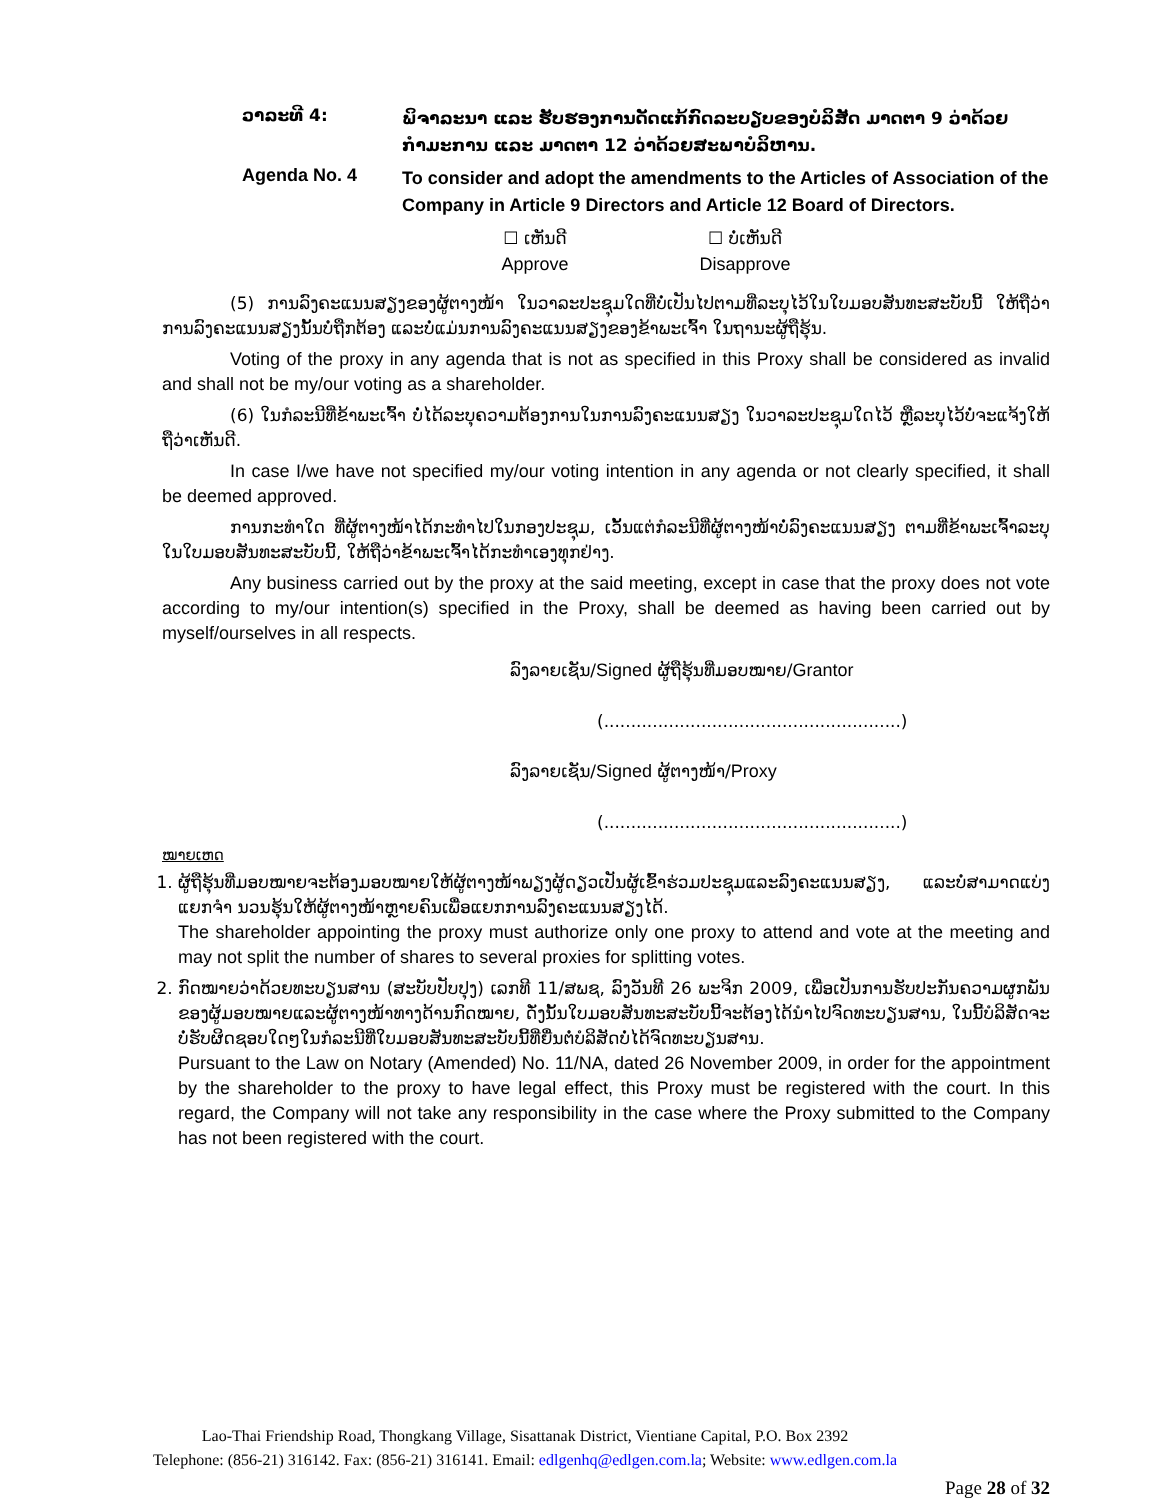ວາລະທີ 4:
ພິຈາລະນາ ແລະ ຮັບຮອງການດັດແກ້ກົດລະບຽບຂອງບໍລິສັດ ມາດຕາ 9 ວ່າດ້ວຍກຳມະການ ແລະ ມາດຕາ 12 ວ່າດ້ວຍສະພາບໍລິຫານ.
Agenda No. 4
To consider and adopt the amendments to the Articles of Association of the Company in Article 9 Directors and Article 12 Board of Directors.
☐ ເຫັນດີ
Approve
☐ ບໍ່ເຫັນດີ
Disapprove
(5) ການລົງຄະແນນສຽງຂອງຜູ້ຕາງໜ້າ ໃນວາລະປະຊຸມໃດທີ່ບໍ່ເປັນໄປຕາມທີ່ລະບຸໄວ້ໃນໃບມອບສັນທະສະບັບນີ້ ໃຫ້ຖືວ່າການລົງຄະແນນສຽງນັ້ນບໍ່ຖືກຕ້ອງ ແລະບໍ່ແມ່ນການລົງຄະແນນສຽງຂອງຂ້າພະເຈົ້າ ໃນຖານະຜູ້ຖືຮຸ້ນ.
Voting of the proxy in any agenda that is not as specified in this Proxy shall be considered as invalid and shall not be my/our voting as a shareholder.
(6) ໃນກໍລະນີທີ່ຂ້າພະເຈົ້າ ບໍ່ໄດ້ລະບຸຄວາມຕ້ອງການໃນການລົງຄະແນນສຽງ ໃນວາລະປະຊຸມໃດໄວ້ ຫຼືລະບຸໄວ້ບໍ່ຈະແຈ້ງໃຫ້ຖືວ່າເຫັນດີ.
In case I/we have not specified my/our voting intention in any agenda or not clearly specified, it shall be deemed approved.
ການກະທຳໃດ ທີ່ຜູ້ຕາງໜ້າໄດ້ກະທຳໄປໃນກອງປະຊຸມ, ເວັ້ນແຕ່ກໍລະນີທີ່ຜູ້ຕາງໜ້າບໍ່ລົງຄະແນນສຽງ ຕາມທີ່ຂ້າພະເຈົ້າລະບຸໃນໃບມອບສັນທະສະບັບນີ້, ໃຫ້ຖືວ່າຂ້າພະເຈົ້າໄດ້ກະທຳເອງທຸກຢ່າງ.
Any business carried out by the proxy at the said meeting, except in case that the proxy does not vote according to my/our intention(s) specified in the Proxy, shall be deemed as having been carried out by myself/ourselves in all respects.
ລົງລາຍເຊັນ/Signed ຜູ້ຖືຮຸ້ນທີ່ມອບໝາຍ/Grantor
(.......................................................)
ລົງລາຍເຊັນ/Signed ຜູ້ຕາງໜ້າ/Proxy
(.......................................................)
ໝາຍເຫດ
1. ຜູ້ຖືຮຸ້ນທີ່ມອບໝາຍຈະຕ້ອງມອບໝາຍໃຫ້ຜູ້ຕາງໜ້າພຽງຜູ້ດຽວເປັນຜູ້ເຂົ້າຮ່ວມປະຊຸມແລະລົງຄະແນນສຽງ, ແລະບໍ່ສາມາດແບ່ງແຍກຈຳ ນວນຮຸ້ນໃຫ້ຜູ້ຕາງໜ້າຫຼາຍຄົນເພື່ອແຍກການລົງຄະແນນສຽງໄດ້.
The shareholder appointing the proxy must authorize only one proxy to attend and vote at the meeting and may not split the number of shares to several proxies for splitting votes.
2. ກົດໝາຍວ່າດ້ວຍທະບຽນສານ (ສະບັບປັບປຸງ) ເລກທີ 11/ສພຊ, ລົງວັນທີ 26 ພະຈິກ 2009, ເພື່ອເປັນການຮັບປະກັນຄວາມຜູກພັນຂອງຜູ້ມອບໝາຍແລະຜູ້ຕາງໜ້າທາງດ້ານກົດໝາຍ, ດັ່ງນັ້ນໃບມອບສັນທະສະບັບນີ້ຈະຕ້ອງໄດ້ນຳໄປຈົດທະບຽນສານ, ໃນນີ້ບໍລິສັດຈະບໍ່ຮັບຜິດຊອບໃດໆໃນກໍລະນີທີ່ໃບມອບສັນທະສະບັບນີ້ທີ່ຍື່ນຕໍ່ບໍລິສັດບໍ່ໄດ້ຈົດທະບຽນສານ.
Pursuant to the Law on Notary (Amended) No. 11/NA, dated 26 November 2009, in order for the appointment by the shareholder to the proxy to have legal effect, this Proxy must be registered with the court. In this regard, the Company will not take any responsibility in the case where the Proxy submitted to the Company has not been registered with the court.
Lao-Thai Friendship Road, Thongkang Village, Sisattanak District, Vientiane Capital, P.O. Box 2392
Telephone: (856-21) 316142. Fax: (856-21) 316141. Email: edlgenhq@edlgen.com.la; Website: www.edlgen.com.la
Page 28 of 32